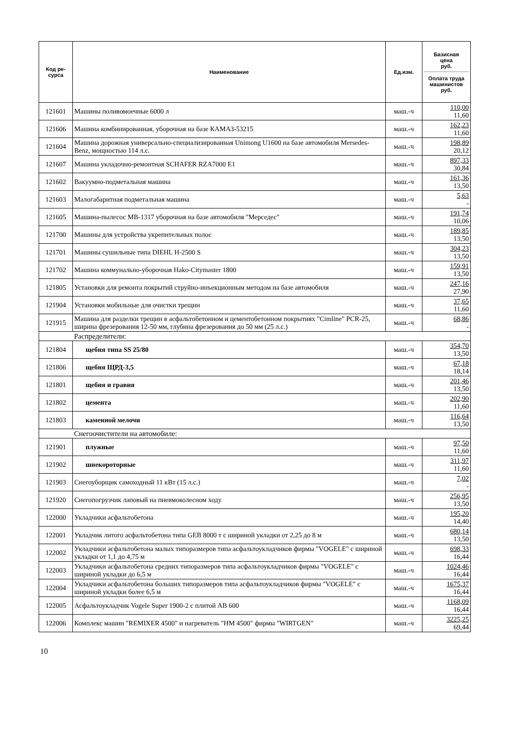| Код ре- сурса | Наименование | Ед.изм. | Базисная цена руб. Оплата труда машинистов руб. |
| --- | --- | --- | --- |
| 121601 | Машины поливомоечные 6000 л | маш.-ч | 110,00 11,60 |
| 121606 | Машина комбинированная, уборочная на базе КАМАЗ-53215 | маш.-ч | 162,23 11,60 |
| 121604 | Машина дорожная универсально-специализированная Unimong U1600 на базе автомобиля Mersedes-Benz, мощностью 114 л.с. | маш.-ч | 198,89 20,12 |
| 121607 | Машина укладочно-ремонтная SCHAFER RZA7000 E1 | маш.-ч | 897,33 30,84 |
| 121602 | Вакуумно-подметальная машина | маш.-ч | 161,36 13,50 |
| 121603 | Малогабаритная подметальная машина | маш.-ч | 5,63 - |
| 121605 | Машина-пылесос МВ-1317 уборочная на базе автомобиля "Мерседес" | маш.-ч | 191,74 10,06 |
| 121700 | Машины для устройства укрепительных полос | маш.-ч | 189,85 13,50 |
| 121701 | Машины сушильные типа DIEHL H-2500 S | маш.-ч | 304,23 13,50 |
| 121702 | Машина коммунально-уборочная Hako-Citymaster 1800 | маш.-ч | 159,91 13,50 |
| 121805 | Установки для ремонта покрытий струйно-инъекционным методом на базе автомобиля | маш.-ч | 247,16 27,90 |
| 121904 | Установки мобильные для очистки трещин | маш.-ч | 37,65 11,60 |
| 121915 | Машина для разделки трещин в асфальтобетонном и цементобетонном покрытиях "Cimline" PCR-25, ширина фрезерования 12-50 мм, глубина фрезерования до 50 мм (25 л.с.) | маш.-ч | 68,86 - |
| | Распределители: | | |
| 121804 | щебня типа SS 25/80 | маш.-ч | 354,70 13,50 |
| 121806 | щебня ЩРД-3,5 | маш.-ч | 67,18 18,14 |
| 121801 | щебня и гравия | маш.-ч | 201,46 13,50 |
| 121802 | цемента | маш.-ч | 202,90 11,60 |
| 121803 | каменной мелочи | маш.-ч | 116,64 13,50 |
| | Снегоочистители на автомобиле: | | |
| 121901 | плужные | маш.-ч | 97,50 11,60 |
| 121902 | шнекороторные | маш.-ч | 311,97 11,60 |
| 121903 | Снегоуборщик самоходный 11 кВт (15 л.с.) | маш.-ч | 7,02 - |
| 121920 | Снегопогрузчик лаповый на пневмоколесном ходу | маш.-ч | 256,95 13,50 |
| 122000 | Укладчики асфальтобетона | маш.-ч | 195,20 14,40 |
| 122001 | Укладчик литого асфальтобетона типа GEB 8000 т с шириной укладки от 2,25 до 8 м | маш.-ч | 680,14 13,50 |
| 122002 | Укладчики асфальтобетона малых типоразмеров типа асфальтоукладчиков фирмы "VOGELE" с шириной укладки от 1,1 до 4,75 м | маш.-ч | 698,33 16,44 |
| 122003 | Укладчики асфальтобетона средних типоразмеров типа асфальтоукладчиков фирмы "VOGELE" с шириной укладки до 6,5 м | маш.-ч | 1024,46 16,44 |
| 122004 | Укладчики асфальтобетона больших типоразмеров типа асфальтоукладчиков фирмы "VOGELE" с шириной укладки более 6,5 м | маш.-ч | 1675,37 16,44 |
| 122005 | Асфальтоукладчик Vogele Super 1900-2 с плитой AB 600 | маш.-ч | 1168,09 16,44 |
| 122006 | Комплекс машин "REMIXER 4500" и нагреватель "HM 4500" фирмы "WIRTGEN" | маш.-ч | 3225,25 69,44 |
10